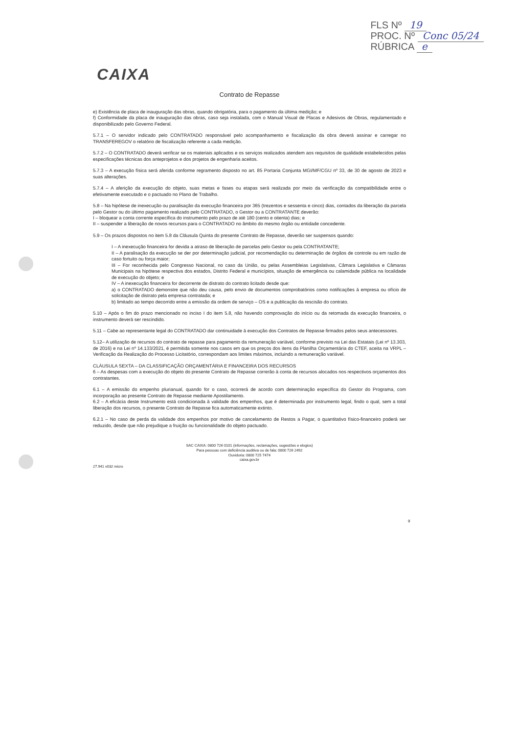FLS Nº 19
PROC. Nº Conc 05/24
RÚBRICA e
CAIXA
Contrato de Repasse
e) Existência de placa de inauguração das obras, quando obrigatória, para o pagamento da última medição; e
f) Conformidade da placa de inauguração das obras, caso seja instalada, com o Manual Visual de Placas e Adesivos de Obras, regulamentado e disponibilizado pelo Governo Federal.
5.7.1 – O servidor indicado pelo CONTRATADO responsável pelo acompanhamento e fiscalização da obra deverá assinar e carregar no TRANSFEREGOV o relatório de fiscalização referente a cada medição.
5.7.2 – O CONTRATADO deverá verificar se os materiais aplicados e os serviços realizados atendem aos requisitos de qualidade estabelecidos pelas especificações técnicas dos anteprojetos e dos projetos de engenharia aceitos.
5.7.3 – A execução física será aferida conforme regramento disposto no art. 85 Portaria Conjunta MGI/MF/CGU nº 33, de 30 de agosto de 2023 e suas alterações.
5.7.4 – A aferição da execução do objeto, suas metas e fases ou etapas será realizada por meio da verificação da compatibilidade entre o efetivamente executado e o pactuado no Plano de Trabalho.
5.8 – Na hipótese de inexecução ou paralisação da execução financeira por 365 (trezentos e sessenta e cinco) dias, contados da liberação da parcela pelo Gestor ou do último pagamento realizado pelo CONTRATADO, o Gestor ou a CONTRATANTE deverão:
I – bloquear a conta corrente específica do instrumento pelo prazo de até 180 (cento e oitenta) dias; e
II – suspender a liberação de novos recursos para o CONTRATADO no âmbito do mesmo órgão ou entidade concedente.
5.9 – Os prazos dispostos no item 5.8 da Cláusula Quinta do presente Contrato de Repasse, deverão ser suspensos quando:
I – A inexecução financeira for devida a atraso de liberação de parcelas pelo Gestor ou pela CONTRATANTE;
II – A paralisação da execução se der por determinação judicial, por recomendação ou determinação de órgãos de controle ou em razão de caso fortuito ou força maior;
III – For reconhecida pelo Congresso Nacional, no caso da União, ou pelas Assembleias Legislativas, Câmara Legislativa e Câmaras Municipais na hipótese respectiva dos estados, Distrito Federal e municípios, situação de emergência ou calamidade pública na localidade de execução do objeto; e
IV – A inexecução financeira for decorrente de distrato do contrato licitado desde que:
a) o CONTRATADO demonstre que não deu causa, pelo envio de documentos comprobatórios como notificações à empresa ou ofício de solicitação de distrato pela empresa contratada; e
b) limitado ao tempo decorrido entre a emissão da ordem de serviço – OS e a publicação da rescisão do contrato.
5.10 – Após o fim do prazo mencionado no inciso I do item 5.8, não havendo comprovação do início ou da retomada da execução financeira, o instrumento deverá ser rescindido.
5.11 – Cabe ao representante legal do CONTRATADO dar continuidade à execução dos Contratos de Repasse firmados pelos seus antecessores.
5.12– A utilização de recursos do contrato de repasse para pagamento da remuneração variável, conforme previsto na Lei das Estatais (Lei nº 13.303, de 2016) e na Lei nº 14.133/2021, é permitida somente nos casos em que os preços dos itens da Planilha Orçamentária do CTEF, aceita na VRPL – Verificação da Realização do Processo Licitatório, correspondam aos limites máximos, incluindo a remuneração variável.
CLÁUSULA SEXTA – DA CLASSIFICAÇÃO ORÇAMENTÁRIA E FINANCEIRA DOS RECURSOS
6 – As despesas com a execução do objeto do presente Contrato de Repasse correrão à conta de recursos alocados nos respectivos orçamentos dos contratantes.
6.1 – A emissão do empenho plurianual, quando for o caso, ocorrerá de acordo com determinação específica do Gestor do Programa, com incorporação ao presente Contrato de Repasse mediante Apostilamento.
6.2 – A eficácia deste Instrumento está condicionada à validade dos empenhos, que é determinada por instrumento legal, findo o qual, sem a total liberação dos recursos, o presente Contrato de Repasse fica automaticamente extinto.
6.2.1 – No caso de perda da validade dos empenhos por motivo de cancelamento de Restos a Pagar, o quantitativo físico-financeiro poderá ser reduzido, desde que não prejudique a fruição ou funcionalidade do objeto pactuado.
SAC CAIXA: 0800 726 0101 (informações, reclamações, sugestões e elogios)
Para pessoas com deficiência auditiva ou de fala: 0800 726 2492
Ouvidoria: 0800 725 7474
caixa.gov.br
27.941 v032 micro
9